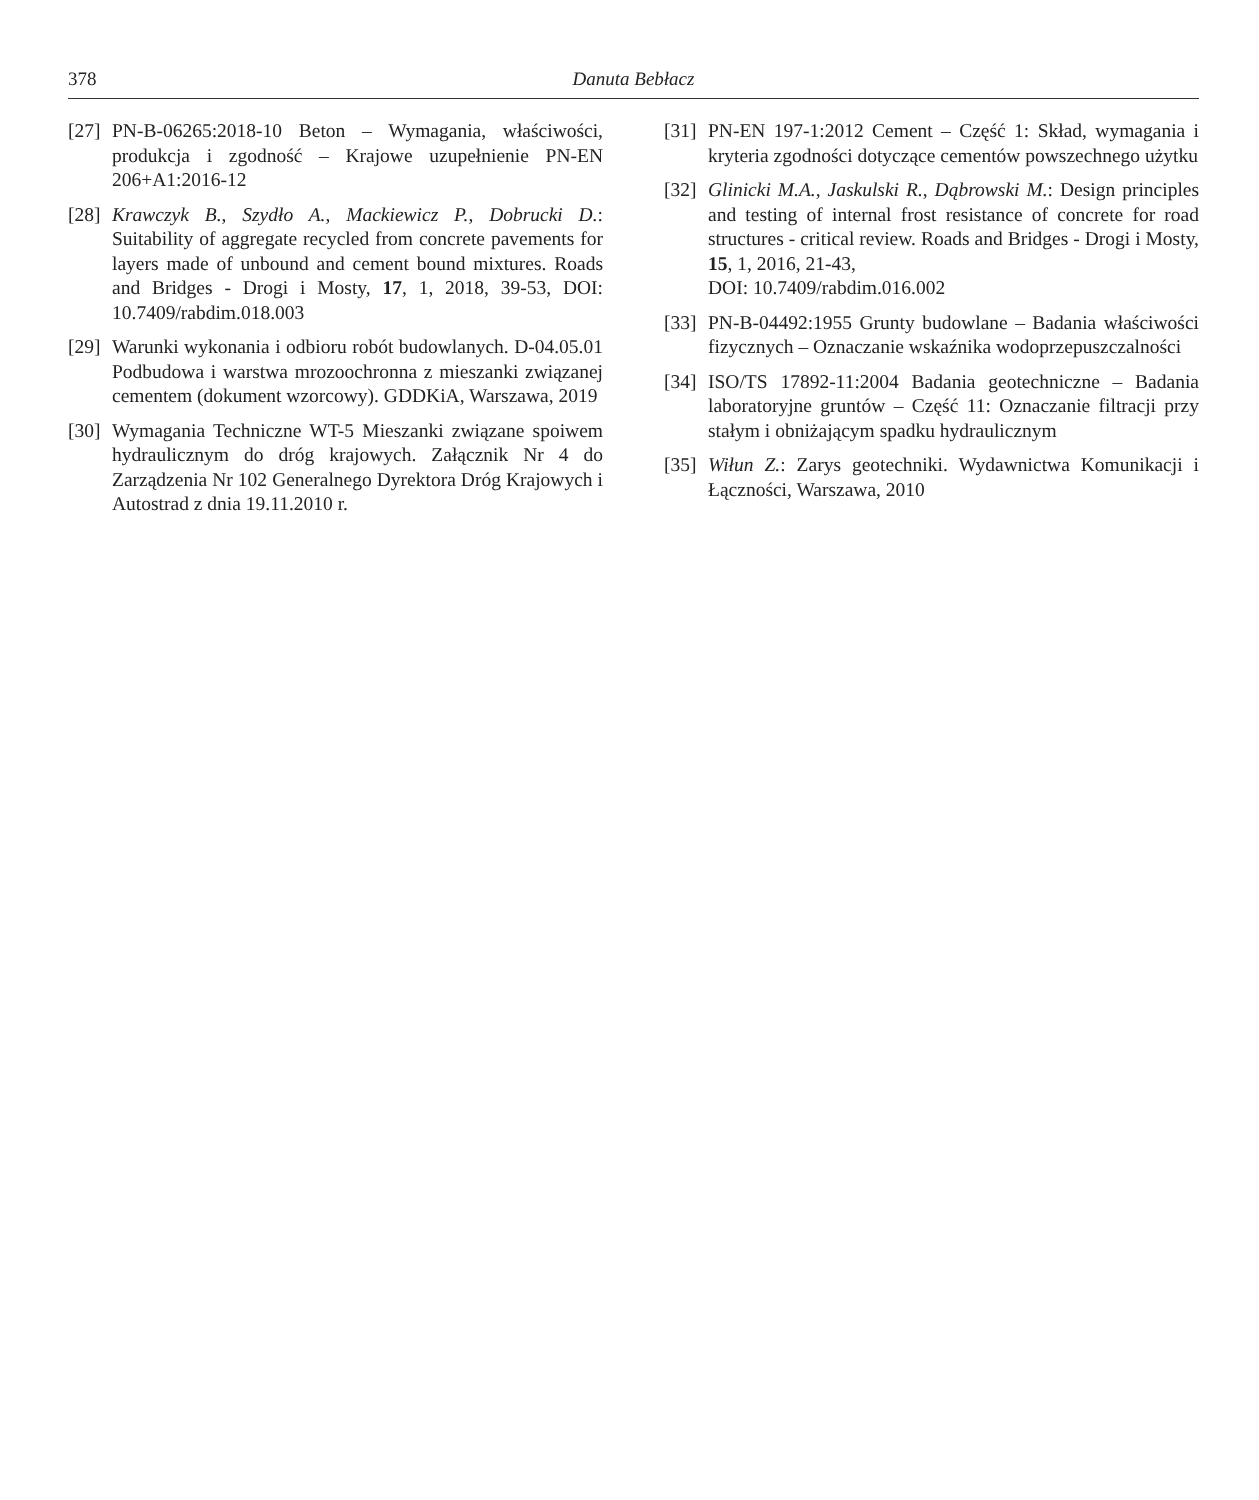378 Danuta Bebłacz
[27] PN-B-06265:2018-10 Beton – Wymagania, właściwości, produkcja i zgodność – Krajowe uzupełnienie PN-EN 206+A1:2016-12
[28] Krawczyk B., Szydło A., Mackiewicz P., Dobrucki D.: Suitability of aggregate recycled from concrete pavements for layers made of unbound and cement bound mixtures. Roads and Bridges - Drogi i Mosty, 17, 1, 2018, 39-53, DOI: 10.7409/rabdim.018.003
[29] Warunki wykonania i odbioru robót budowlanych. D-04.05.01 Podbudowa i warstwa mrozoochronna z mieszanki związanej cementem (dokument wzorcowy). GDDKiA, Warszawa, 2019
[30] Wymagania Techniczne WT-5 Mieszanki związane spoiwem hydraulicznym do dróg krajowych. Załącznik Nr 4 do Zarządzenia Nr 102 Generalnego Dyrektora Dróg Krajowych i Autostrad z dnia 19.11.2010 r.
[31] PN-EN 197-1:2012 Cement – Część 1: Skład, wymagania i kryteria zgodności dotyczące cementów powszechnego użytku
[32] Glinicki M.A., Jaskulski R., Dąbrowski M.: Design principles and testing of internal frost resistance of concrete for road structures - critical review. Roads and Bridges - Drogi i Mosty, 15, 1, 2016, 21-43,
DOI: 10.7409/rabdim.016.002
[33] PN-B-04492:1955 Grunty budowlane – Badania właściwości fizycznych – Oznaczanie wskaźnika wodoprzepuszczalności
[34] ISO/TS 17892-11:2004 Badania geotechniczne – Badania laboratoryjne gruntów – Część 11: Oznaczanie filtracji przy stałym i obniżającym spadku hydraulicznym
[35] Wiłun Z.: Zarys geotechniki. Wydawnictwa Komunikacji i Łączności, Warszawa, 2010